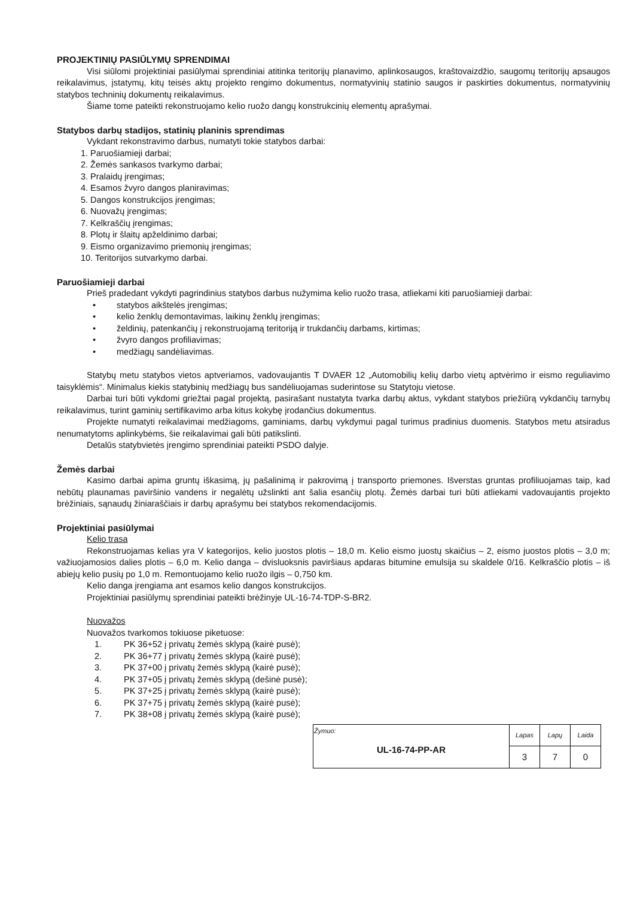PROJEKTINIŲ PASIŪLYMŲ SPRENDIMAI
Visi siūlomi projektiniai pasiūlymai sprendiniai atitinka teritorijų planavimo, aplinkosaugos, kraštovaizdžio, saugomų teritorijų apsaugos reikalavimus, įstatymų, kitų teisės aktų projekto rengimo dokumentus, normatyvinių statinio saugos ir paskirties dokumentus, normatyvinių statybos techninių dokumentų reikalavimus.
Šiame tome pateikti rekonstruojamo kelio ruožo dangų konstrukcinių elementų aprašymai.
Statybos darbų stadijos, statinių planinis sprendimas
Vykdant rekonstravimo darbus, numatyti tokie statybos darbai:
1. Paruošiamieji darbai;
2. Žemės sankasos tvarkymo darbai;
3. Pralaidų įrengimas;
4. Esamos žvyro dangos planiravimas;
5. Dangos konstrukcijos įrengimas;
6. Nuovažų įrengimas;
7. Kelkraščių įrengimas;
8. Plotų ir šlaitų apželdinimo darbai;
9. Eismo organizavimo priemonių įrengimas;
10. Teritorijos sutvarkymo darbai.
Paruošiamieji darbai
Prieš pradedant vykdyti pagrindinius statybos darbus nužymima kelio ruožo trasa, atliekami kiti paruošiamieji darbai:
• statybos aikštelės įrengimas;
• kelio ženklų demontavimas, laikinų ženklų įrengimas;
• želdinių, patenkančių į rekonstruojamą teritoriją ir trukdančių darbams, kirtimas;
• žvyro dangos profiliavimas;
• medžiagų sandėliavimas.
Statybų metu statybos vietos aptveriamos, vadovaujantis T DVAER 12 „Automobilių kelių darbo vietų aptvėrimo ir eismo reguliavimo taisyklėmis“. Minimalus kiekis statybinių medžiagų bus sandėliuojamas suderintose su Statytoju vietose.
Darbai turi būti vykdomi griežtai pagal projektą, pasirašant nustatyta tvarka darbų aktus, vykdant statybos priežiūrą vykdančių tarnybų reikalavimus, turint gaminių sertifikavimo arba kitus kokybę įrodančius dokumentus.
Projekte numatyti reikalavimai medžiagoms, gaminiams, darbų vykdymui pagal turimus pradinius duomenis. Statybos metu atsiradus nenumatytoms aplinkybėms, šie reikalavimai gali būti patikslinti.
Detalūs statybvietės įrengimo sprendiniai pateikti PSDO dalyje.
Žemės darbai
Kasimo darbai apima gruntų iškasimą, jų pašalinimą ir pakrovimą į transporto priemones. Išverstas gruntas profiliuojamas taip, kad nebūtų plaunamas paviršinio vandens ir negalėtų užslinkti ant šalia esančių plotų. Žemės darbai turi būti atliekami vadovaujantis projekto brėžiniais, sąnaudų žiniaraščiais ir darbų aprašymu bei statybos rekomendacijomis.
Projektiniai pasiūlymai
Kelio trasa
Rekonstruojamas kelias yra V kategorijos, kelio juostos plotis – 18,0 m. Kelio eismo juostų skaičius – 2, eismo juostos plotis – 3,0 m; važiuojamosios dalies plotis – 6,0 m. Kelio danga – dvisluoksnis paviršiaus apdaras bitumine emulsija su skaldele 0/16. Kelkraščio plotis – iš abiejų kelio pusių po 1,0 m. Remontuojamo kelio ruožo ilgis – 0,750 km.
Kelio danga įrengiama ant esamos kelio dangos konstrukcijos.
Projektiniai pasiūlymų sprendiniai pateikti brėžinyje UL-16-74-TDP-S-BR2.
Nuovažos
Nuovažos tvarkomos tokiuose piketuose:
1. PK 36+52 į privatų žemės sklypą (kairė pusė);
2. PK 36+77 į privatų žemės sklypą (kairė pusė);
3. PK 37+00 į privatų žemės sklypą (kairė pusė);
4. PK 37+05 į privatų žemės sklypą (dešinė pusė);
5. PK 37+25 į privatų žemės sklypą (kairė pusė);
6. PK 37+75 į privatų žemės sklypą (kairė pusė);
7. PK 38+08 į privatų žemės sklypą (kairė pusė);
| Žymuo: UL-16-74-PP-AR | Lapas | Lapų | Laida |
| | 3 | 7 | 0 |